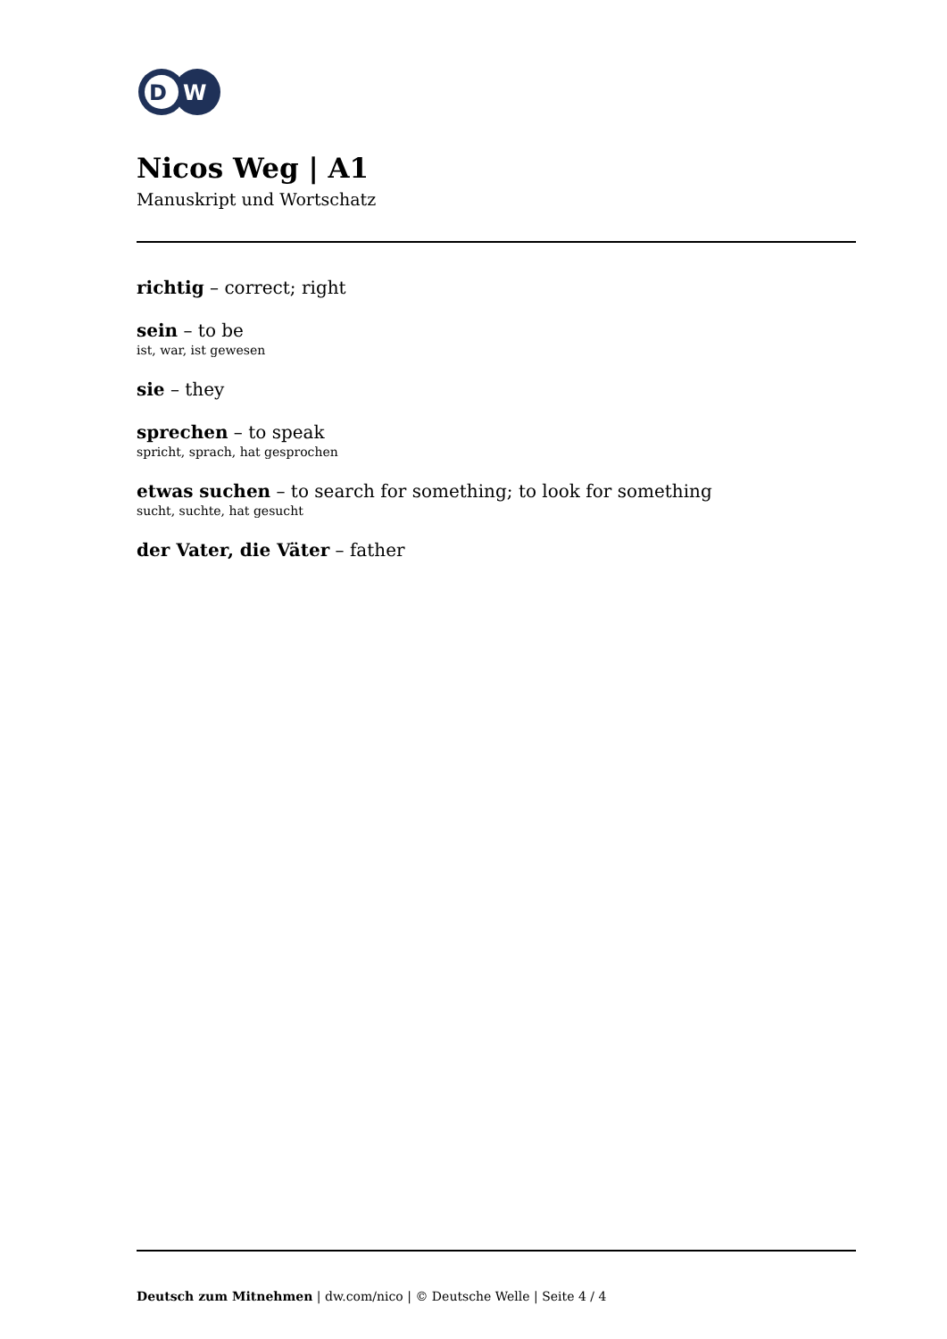D
W
Nicos Weg | A1
Manuskript und Wortschatz
richtig – correct; right
sein – to be
ist, war, ist gewesen
sie – they
sprechen – to speak
spricht, sprach, hat gesprochen
etwas suchen – to search for something; to look for something
sucht, suchte, hat gesucht
der Vater, die Väter – father
Deutsch zum Mitnehmen | dw.com/nico | © Deutsche Welle | Seite 4 / 4